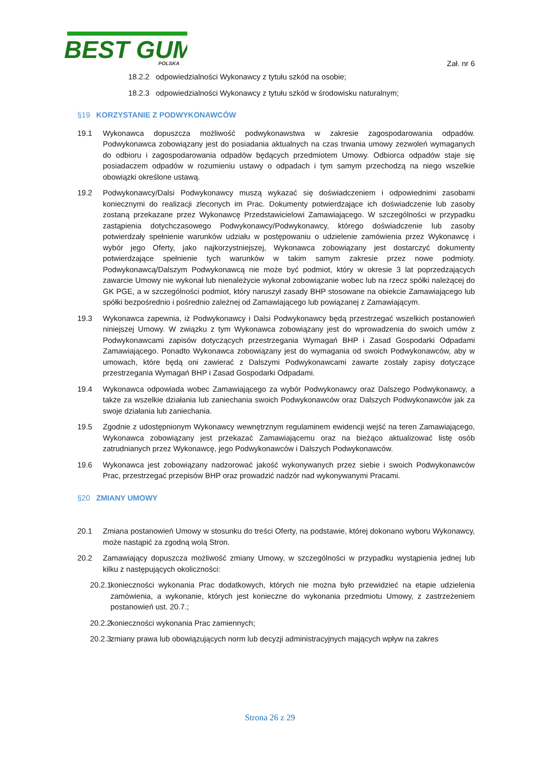BEST GUM
POLSKA
Zał. nr 6
18.2.2 odpowiedzialności Wykonawcy z tytułu szkód na osobie;
18.2.3 odpowiedzialności Wykonawcy z tytułu szkód w środowisku naturalnym;
§19 KORZYSTANIE Z PODWYKONAWCÓW
19.1 Wykonawca dopuszcza możliwość podwykonawstwa w zakresie zagospodarowania odpadów. Podwykonawca zobowiązany jest do posiadania aktualnych na czas trwania umowy zezwoleń wymaganych do odbioru i zagospodarowania odpadów będących przedmiotem Umowy. Odbiorca odpadów staje się posiadaczem odpadów w rozumieniu ustawy o odpadach i tym samym przechodzą na niego wszelkie obowiązki określone ustawą.
19.2 Podwykonawcy/Dalsi Podwykonawcy muszą wykazać się doświadczeniem i odpowiednimi zasobami koniecznymi do realizacji zleconych im Prac. Dokumenty potwierdzające ich doświadczenie lub zasoby zostaną przekazane przez Wykonawcę Przedstawicielowi Zamawiającego. W szczególności w przypadku zastąpienia dotychczasowego Podwykonawcy/Podwykonawcy, którego doświadczenie lub zasoby potwierdzały spełnienie warunków udziału w postępowaniu o udzielenie zamówienia przez Wykonawcę i wybór jego Oferty, jako najkorzystniejszej, Wykonawca zobowiązany jest dostarczyć dokumenty potwierdzające spełnienie tych warunków w takim samym zakresie przez nowe podmioty. Podwykonawcą/Dalszym Podwykonawcą nie może być podmiot, który w okresie 3 lat poprzedzających zawarcie Umowy nie wykonał lub nienależycie wykonał zobowiązanie wobec lub na rzecz spółki należącej do GK PGE, a w szczególności podmiot, który naruszył zasady BHP stosowane na obiekcie Zamawiającego lub spółki bezpośrednio i pośrednio zależnej od Zamawiającego lub powiązanej z Zamawiającym.
19.3 Wykonawca zapewnia, iż Podwykonawcy i Dalsi Podwykonawcy będą przestrzegać wszelkich postanowień niniejszej Umowy. W związku z tym Wykonawca zobowiązany jest do wprowadzenia do swoich umów z Podwykonawcami zapisów dotyczących przestrzegania Wymagań BHP i Zasad Gospodarki Odpadami Zamawiającego. Ponadto Wykonawca zobowiązany jest do wymagania od swoich Podwykonawców, aby w umowach, które będą oni zawierać z Dalszymi Podwykonawcami zawarte zostały zapisy dotyczące przestrzegania Wymagań BHP i Zasad Gospodarki Odpadami.
19.4 Wykonawca odpowiada wobec Zamawiającego za wybór Podwykonawcy oraz Dalszego Podwykonawcy, a także za wszelkie działania lub zaniechania swoich Podwykonawców oraz Dalszych Podwykonawców jak za swoje działania lub zaniechania.
19.5 Zgodnie z udostępnionym Wykonawcy wewnętrznym regulaminem ewidencji wejść na teren Zamawiającego, Wykonawca zobowiązany jest przekazać Zamawiającemu oraz na bieżąco aktualizować listę osób zatrudnianych przez Wykonawcę, jego Podwykonawców i Dalszych Podwykonawców.
19.6 Wykonawca jest zobowiązany nadzorować jakość wykonywanych przez siebie i swoich Podwykonawców Prac, przestrzegać przepisów BHP oraz prowadzić nadzór nad wykonywanymi Pracami.
§20 ZMIANY UMOWY
20.1 Zmiana postanowień Umowy w stosunku do treści Oferty, na podstawie, której dokonano wyboru Wykonawcy, może nastąpić za zgodną wolą Stron.
20.2 Zamawiający dopuszcza możliwość zmiany Umowy, w szczególności w przypadku wystąpienia jednej lub kilku z następujących okoliczności:
20.2.1
konieczności wykonania Prac dodatkowych, których nie można było przewidzieć na etapie udzielenia zamówienia, a wykonanie, których jest konieczne do wykonania przedmiotu Umowy, z zastrzeżeniem postanowień ust. 20.7.;
20.2.2
konieczności wykonania Prac zamiennych;
20.2.3
zmiany prawa lub obowiązujących norm lub decyzji administracyjnych mających wpływ na zakres
Strona 26 z 29